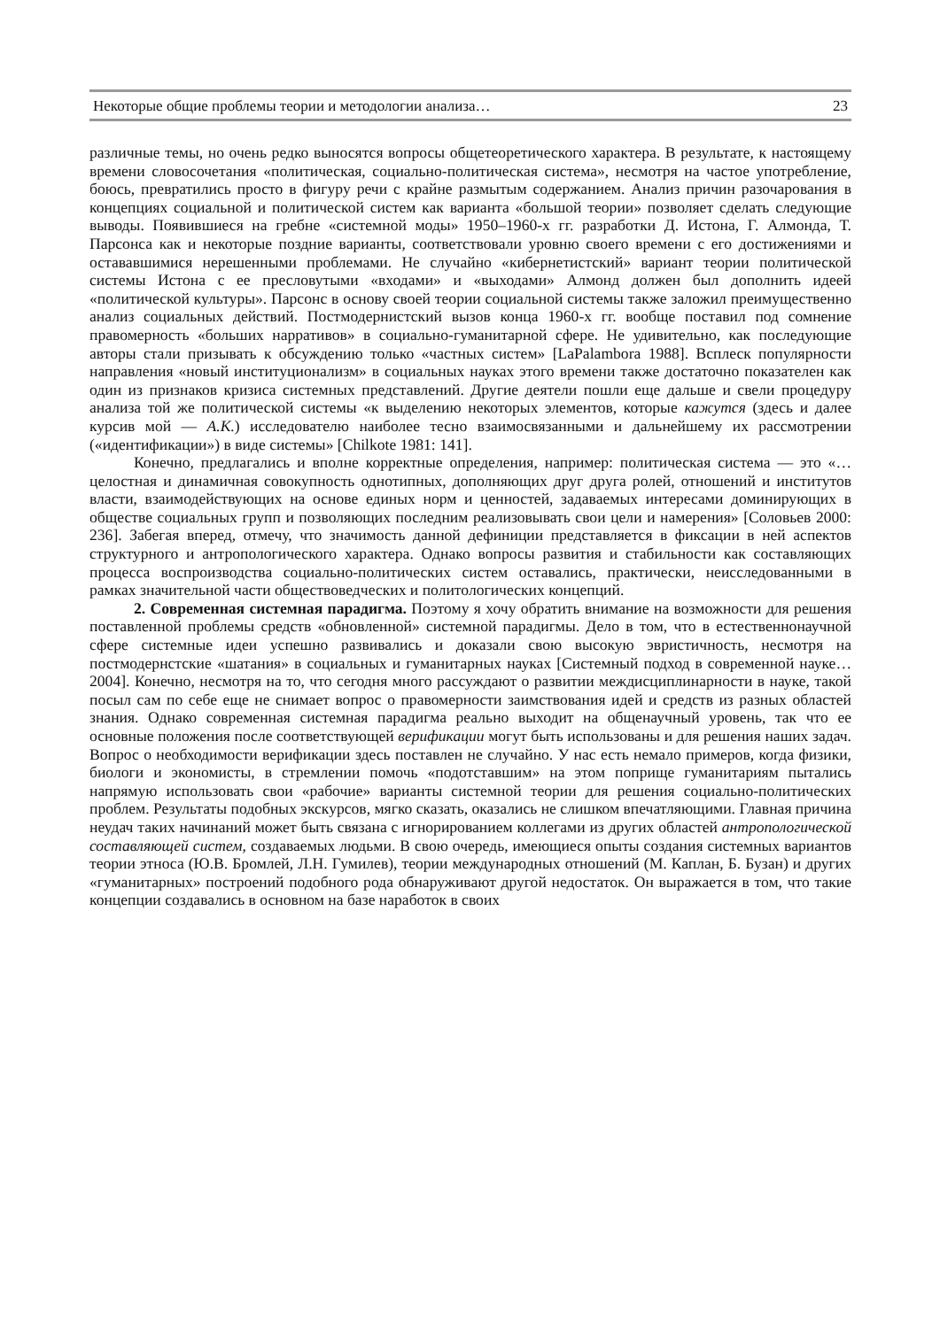Некоторые общие проблемы теории и методологии анализа… 23
различные темы, но очень редко выносятся вопросы общетеоретического характера. В результате, к настоящему времени словосочетания «политическая, социально-политическая система», несмотря на частое употребление, боюсь, превратились просто в фигуру речи с крайне размытым содержанием. Анализ причин разочарования в концепциях социальной и политической систем как варианта «большой теории» позволяет сделать следующие выводы. Появившиеся на гребне «системной моды» 1950–1960-х гг. разработки Д. Истона, Г. Алмонда, Т. Парсонса как и некоторые поздние варианты, соответствовали уровню своего времени с его достижениями и остававшимися нерешенными проблемами. Не случайно «кибернетистский» вариант теории политической системы Истона с ее пресловутыми «входами» и «выходами» Алмонд должен был дополнить идеей «политической культуры». Парсонс в основу своей теории социальной системы также заложил преимущественно анализ социальных действий. Постмодернистский вызов конца 1960-х гг. вообще поставил под сомнение правомерность «больших нарративов» в социально-гуманитарной сфере. Не удивительно, как последующие авторы стали призывать к обсуждению только «частных систем» [LaPalambora 1988]. Всплеск популярности направления «новый институционализм» в социальных науках этого времени также достаточно показателен как один из признаков кризиса системных представлений. Другие деятели пошли еще дальше и свели процедуру анализа той же политической системы «к выделению некоторых элементов, которые кажутся (здесь и далее курсив мой — А.К.) исследователю наиболее тесно взаимосвязанными и дальнейшему их рассмотрении («идентификации») в виде системы» [Chilkote 1981: 141].
Конечно, предлагались и вполне корректные определения, например: политическая система — это «…целостная и динамичная совокупность однотипных, дополняющих друг друга ролей, отношений и институтов власти, взаимодействующих на основе единых норм и ценностей, задаваемых интересами доминирующих в обществе социальных групп и позволяющих последним реализовывать свои цели и намерения» [Соловьев 2000: 236]. Забегая вперед, отмечу, что значимость данной дефиниции представляется в фиксации в ней аспектов структурного и антропологического характера. Однако вопросы развития и стабильности как составляющих процесса воспроизводства социально-политических систем оставались, практически, неисследованными в рамках значительной части обществоведческих и политологических концепций.
2. Современная системная парадигма. Поэтому я хочу обратить внимание на возможности для решения поставленной проблемы средств «обновленной» системной парадигмы. Дело в том, что в естественнонаучной сфере системные идеи успешно развивались и доказали свою высокую эвристичность, несмотря на постмодернстские «шатания» в социальных и гуманитарных науках [Системный подход в современной науке… 2004]. Конечно, несмотря на то, что сегодня много рассуждают о развитии междисциплинарности в науке, такой посыл сам по себе еще не снимает вопрос о правомерности заимствования идей и средств из разных областей знания. Однако современная системная парадигма реально выходит на общенаучный уровень, так что ее основные положения после соответствующей верификации могут быть использованы и для решения наших задач. Вопрос о необходимости верификации здесь поставлен не случайно. У нас есть немало примеров, когда физики, биологи и экономисты, в стремлении помочь «подотставшим» на этом поприще гуманитариям пытались напрямую использовать свои «рабочие» варианты системной теории для решения социально-политических проблем. Результаты подобных экскурсов, мягко сказать, оказались не слишком впечатляющими. Главная причина неудач таких начинаний может быть связана с игнорированием коллегами из других областей антропологической составляющей систем, создаваемых людьми. В свою очередь, имеющиеся опыты создания системных вариантов теории этноса (Ю.В. Бромлей, Л.Н. Гумилев), теории международных отношений (М. Каплан, Б. Бузан) и других «гуманитарных» построений подобного рода обнаруживают другой недостаток. Он выражается в том, что такие концепции создавались в основном на базе наработок в своих